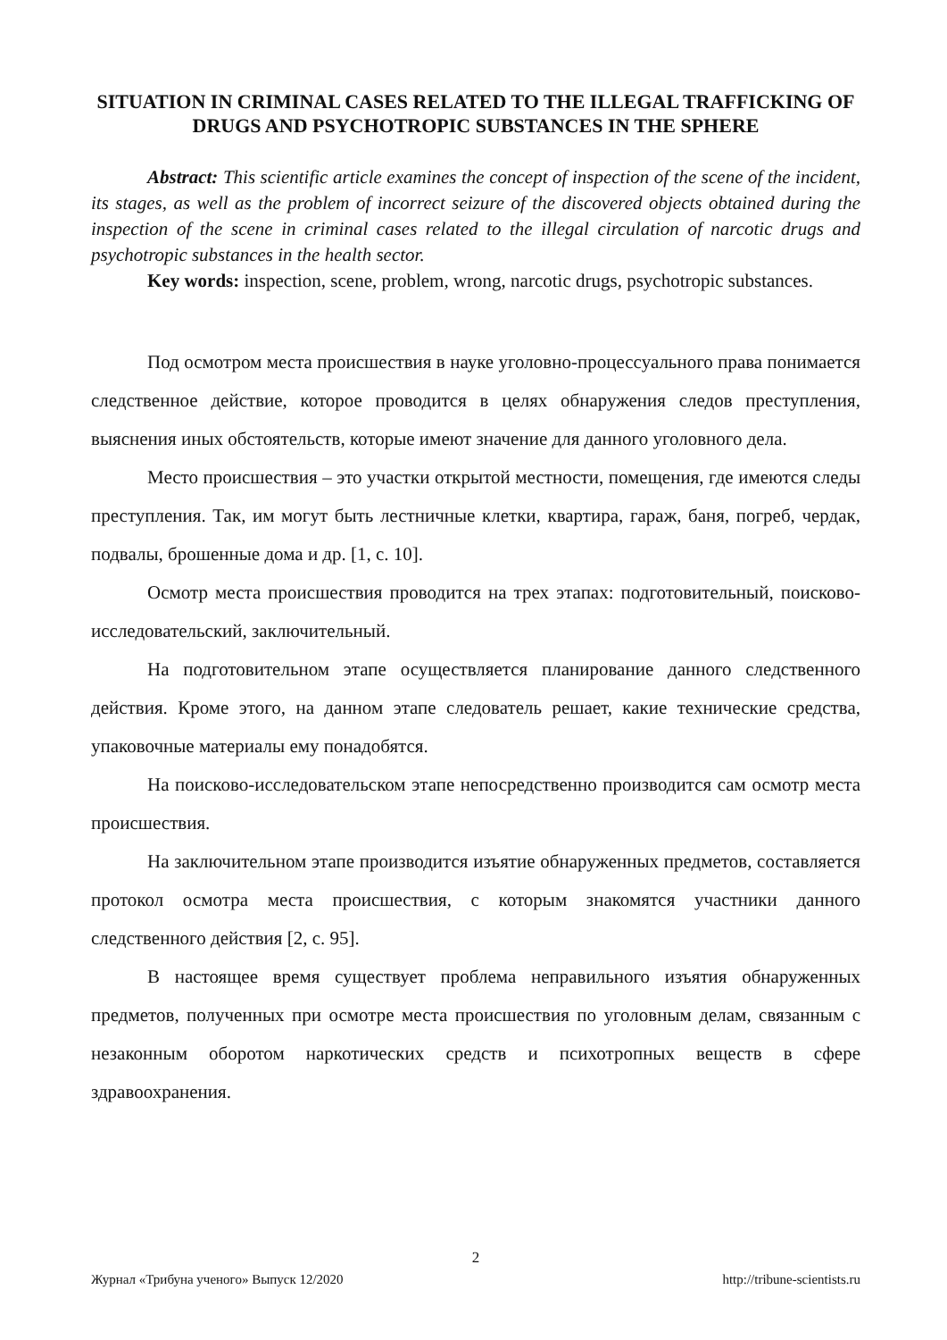SITUATION IN CRIMINAL CASES RELATED TO THE ILLEGAL TRAFFICKING OF DRUGS AND PSYCHOTROPIC SUBSTANCES IN THE SPHERE
Abstract: This scientific article examines the concept of inspection of the scene of the incident, its stages, as well as the problem of incorrect seizure of the discovered objects obtained during the inspection of the scene in criminal cases related to the illegal circulation of narcotic drugs and psychotropic substances in the health sector.
Key words: inspection, scene, problem, wrong, narcotic drugs, psychotropic substances.
Под осмотром места происшествия в науке уголовно-процессуального права понимается следственное действие, которое проводится в целях обнаружения следов преступления, выяснения иных обстоятельств, которые имеют значение для данного уголовного дела.
Место происшествия – это участки открытой местности, помещения, где имеются следы преступления. Так, им могут быть лестничные клетки, квартира, гараж, баня, погреб, чердак, подвалы, брошенные дома и др. [1, с. 10].
Осмотр места происшествия проводится на трех этапах: подготовительный, поисково-исследовательский, заключительный.
На подготовительном этапе осуществляется планирование данного следственного действия. Кроме этого, на данном этапе следователь решает, какие технические средства, упаковочные материалы ему понадобятся.
На поисково-исследовательском этапе непосредственно производится сам осмотр места происшествия.
На заключительном этапе производится изъятие обнаруженных предметов, составляется протокол осмотра места происшествия, с которым знакомятся участники данного следственного действия [2, с. 95].
В настоящее время существует проблема неправильного изъятия обнаруженных предметов, полученных при осмотре места происшествия по уголовным делам, связанным с незаконным оборотом наркотических средств и психотропных веществ в сфере здравоохранения.
2
Журнал «Трибуна ученого» Выпуск 12/2020 http://tribune-scientists.ru